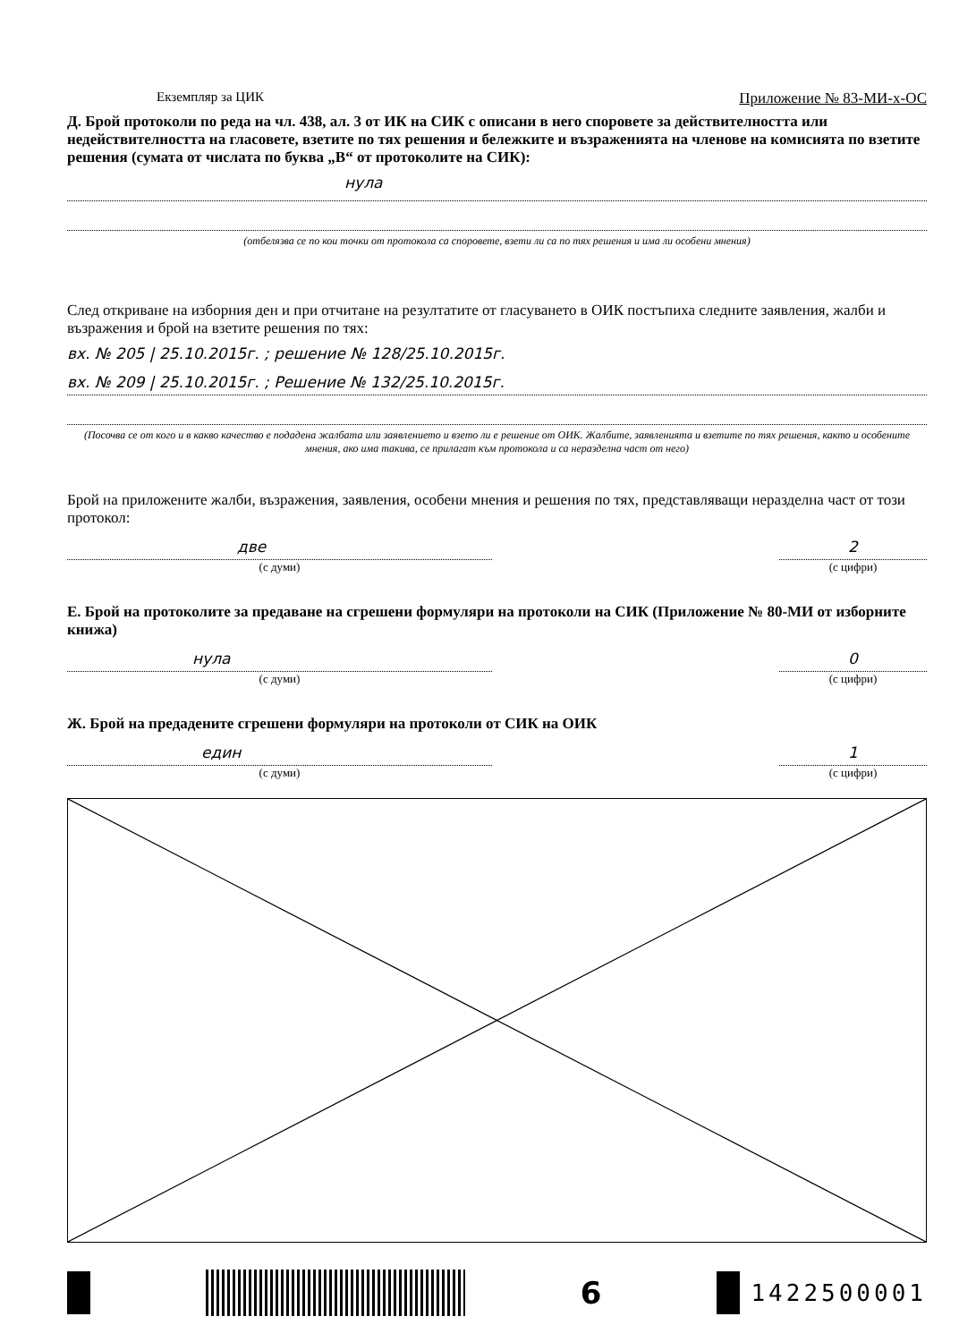Екземпляр за ЦИК Приложение № 83-МИ-х-ОС
Д. Брой протоколи по реда на чл. 438, ал. 3 от ИК на СИК с описани в него споровете за действителността или недействителността на гласовете, взетите по тях решения и бележките и възраженията на членове на комисията по взетите решения (сумата от числата по буква „В“ от протоколите на СИК):
нула
(отбелязва се по кои точки от протокола са споровете, взети ли са по тях решения и има ли особени мнения)
След откриване на изборния ден и при отчитане на резултатите от гласуването в ОИК постъпиха следните заявления, жалби и възражения и брой на взетите решения по тях:
вх. № 205 | 25.10.2015г. ; решение № 128/25.10.2015г.
вх. № 209 | 25.10.2015г. ; Решение № 132/25.10.2015г.
(Посочва се от кого и в какво качество е подадена жалбата или заявлението и взето ли е решение от ОИК. Жалбите, заявленията и взетите по тях решения, както и особените мнения, ако има такива, се прилагат към протокола и са неразделна част от него)
Брой на приложените жалби, възражения, заявления, особени мнения и решения по тях, представляващи неразделна част от този протокол:
две
(с думи)
2
(с цифри)
Е. Брой на протоколите за предаване на сгрешени формуляри на протоколи на СИК (Приложение № 80-МИ от изборните книжа)
нула
(с думи)
0
(с цифри)
Ж. Брой на предадените сгрешени формуляри на протоколи от СИК на ОИК
един
(с думи)
1
(с цифри)
6 1422500001